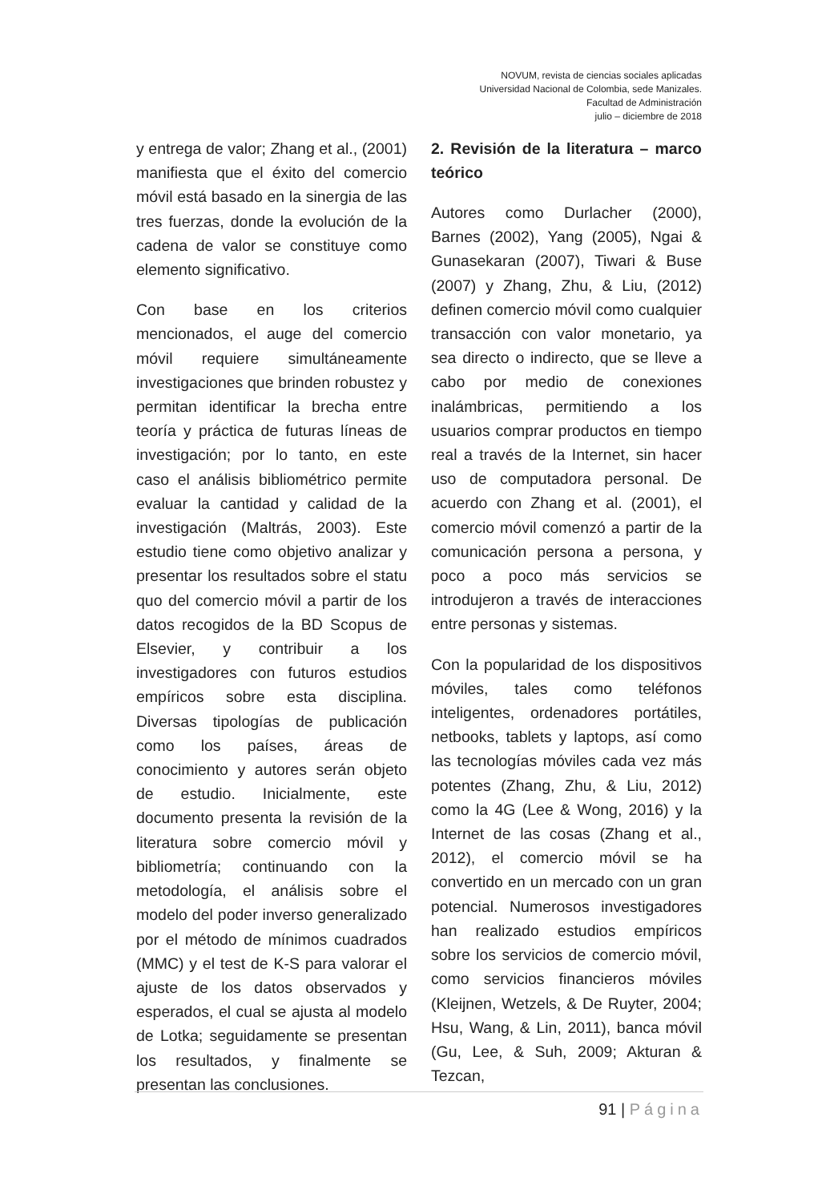NOVUM, revista de ciencias sociales aplicadas
Universidad Nacional de Colombia, sede Manizales.
Facultad de Administración
julio – diciembre de 2018
y entrega de valor; Zhang et al., (2001) manifiesta que el éxito del comercio móvil está basado en la sinergia de las tres fuerzas, donde la evolución de la cadena de valor se constituye como elemento significativo.
Con base en los criterios mencionados, el auge del comercio móvil requiere simultáneamente investigaciones que brinden robustez y permitan identificar la brecha entre teoría y práctica de futuras líneas de investigación; por lo tanto, en este caso el análisis bibliométrico permite evaluar la cantidad y calidad de la investigación (Maltrás, 2003). Este estudio tiene como objetivo analizar y presentar los resultados sobre el statu quo del comercio móvil a partir de los datos recogidos de la BD Scopus de Elsevier, y contribuir a los investigadores con futuros estudios empíricos sobre esta disciplina. Diversas tipologías de publicación como los países, áreas de conocimiento y autores serán objeto de estudio. Inicialmente, este documento presenta la revisión de la literatura sobre comercio móvil y bibliometría; continuando con la metodología, el análisis sobre el modelo del poder inverso generalizado por el método de mínimos cuadrados (MMC) y el test de K-S para valorar el ajuste de los datos observados y esperados, el cual se ajusta al modelo de Lotka; seguidamente se presentan los resultados, y finalmente se presentan las conclusiones.
2. Revisión de la literatura – marco teórico
Autores como Durlacher (2000), Barnes (2002), Yang (2005), Ngai & Gunasekaran (2007), Tiwari & Buse (2007) y Zhang, Zhu, & Liu, (2012) definen comercio móvil como cualquier transacción con valor monetario, ya sea directo o indirecto, que se lleve a cabo por medio de conexiones inalámbricas, permitiendo a los usuarios comprar productos en tiempo real a través de la Internet, sin hacer uso de computadora personal. De acuerdo con Zhang et al. (2001), el comercio móvil comenzó a partir de la comunicación persona a persona, y poco a poco más servicios se introdujeron a través de interacciones entre personas y sistemas.
Con la popularidad de los dispositivos móviles, tales como teléfonos inteligentes, ordenadores portátiles, netbooks, tablets y laptops, así como las tecnologías móviles cada vez más potentes (Zhang, Zhu, & Liu, 2012) como la 4G (Lee & Wong, 2016) y la Internet de las cosas (Zhang et al., 2012), el comercio móvil se ha convertido en un mercado con un gran potencial. Numerosos investigadores han realizado estudios empíricos sobre los servicios de comercio móvil, como servicios financieros móviles (Kleijnen, Wetzels, & De Ruyter, 2004; Hsu, Wang, & Lin, 2011), banca móvil (Gu, Lee, & Suh, 2009; Akturan & Tezcan,
91 | Página